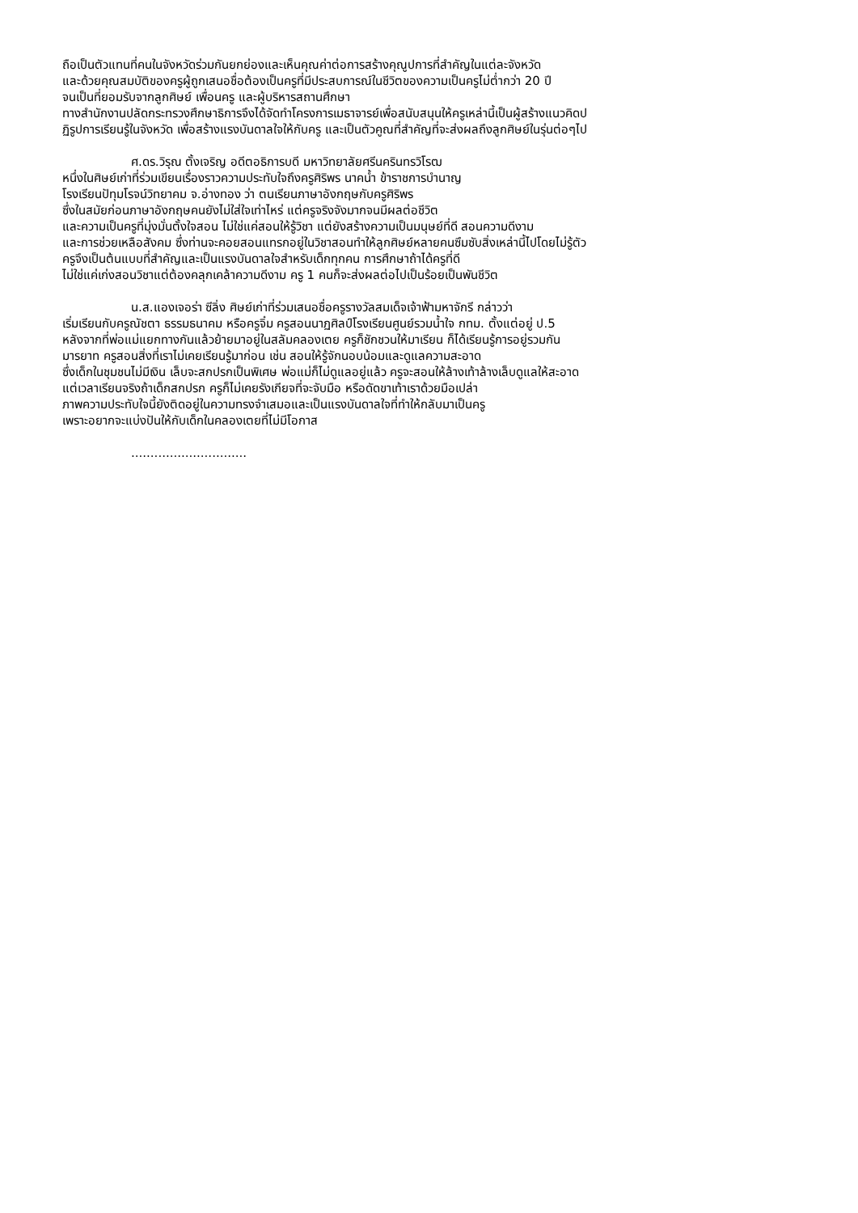ถือเป็นตัวแทนที่คนในจังหวัดร่วมกันยกย่องและเห็นคุณค่าต่อการสร้างคุณูปการที่สำคัญในแต่ละจังหวัด
และด้วยคุณสมบัติของครูผู้ถูกเสนอชื่อต้องเป็นครูที่มีประสบการณ์ในชีวิตของความเป็นครูไม่ต่ำกว่า 20 ปี
จนเป็นที่ยอมรับจากลูกศิษย์ เพื่อนครู และผู้บริหารสถานศึกษา
ทางสำนักงานปลัดกระทรวงศึกษาธิการจึงได้จัดทำโครงการเมธาจารย์เพื่อสนับสนุนให้ครูเหล่านี้เป็นผู้สร้างแนวคิดป
ฏิรูปการเรียนรู้ในจังหวัด เพื่อสร้างแรงบันดาลใจให้กับครู และเป็นตัวคูณที่สำคัญที่จะส่งผลถึงลูกศิษย์ในรุ่นต่อๆไป
ศ.ดร.วิรุณ ตั้งเจริญ อดีตอธิการบดี มหาวิทยาลัยศรีนครินทรวิโรฒ
หนึ่งในศิษย์เก่าที่ร่วมเขียนเรื่องราวความประทับใจถึงครูศิริพร นาคน้ำ ข้าราชการบำนาญ
โรงเรียนปัทุมโรจน์วิทยาคม จ.อ่างทอง ว่า ตนเรียนภาษาอังกฤษกับครูศิริพร
ซึ่งในสมัยก่อนภาษาอังกฤษคนยังไม่ใส่ใจเท่าไหร่ แต่ครูจริงจังมากจนมีผลต่อชีวิต
และความเป็นครูที่มุ่งมั่นตั้งใจสอน ไม่ใช่แค่สอนให้รู้วิชา แต่ยังสร้างความเป็นมนุษย์ที่ดี สอนความดีงาม
และการช่วยเหลือสังคม ซึ่งท่านจะคอยสอนแทรกอยู่ในวิชาสอนทำให้ลูกศิษย์หลายคนซึมซับสิ่งเหล่านี้ไปโดยไม่รู้ตัว
ครูจึงเป็นต้นแบบที่สำคัญและเป็นแรงบันดาลใจสำหรับเด็กทุกคน การศึกษาถ้าได้ครูที่ดี
ไม่ใช่แค่เก่งสอนวิชาแต่ต้องคลุกเคล้าความดีงาม ครู 1 คนก็จะส่งผลต่อไปเป็นร้อยเป็นพันชีวิต
น.ส.แองเจอร่า ซีลิ่ง ศิษย์เก่าที่ร่วมเสนอชื่อครูรางวัลสมเด็จเจ้าฟ้ามหาจักรี กล่าวว่า
เริ่มเรียนกับครูณัชตา ธรรมธนาคม หรือครูจิ๋ม ครูสอนนาฏศิลป์โรงเรียนศูนย์รวมน้ำใจ กทม. ตั้งแต่อยู่ ป.5
หลังจากที่พ่อแม่แยกทางกันแล้วย้ายมาอยู่ในสลัมคลองเตย ครูก็ชักชวนให้มาเรียน ก็ได้เรียนรู้การอยู่รวมกัน
มารยาท ครูสอนสิ่งที่เราไม่เคยเรียนรู้มาก่อน เช่น สอนให้รู้จักนอบน้อมและดูแลความสะอาด
ซึ่งเด็กในชุมชนไม่มีเงิน เล็บจะสกปรกเป็นพิเศษ พ่อแม่ก็ไม่ดูแลอยู่แล้ว ครูจะสอนให้ล้างเท้าล้างเล็บดูแลให้สะอาด
แต่เวลาเรียนจริงถ้าเด็กสกปรก ครูก็ไม่เคยรังเกียจที่จะจับมือ หรือดัดขาเท้าเราด้วยมือเปล่า
ภาพความประทับใจนี้ยังติดอยู่ในความทรงจำเสมอและเป็นแรงบันดาลใจที่ทำให้กลับมาเป็นครู
เพราะอยากจะแบ่งปันให้กับเด็กในคลองเตยที่ไม่มีโอกาส
..............................